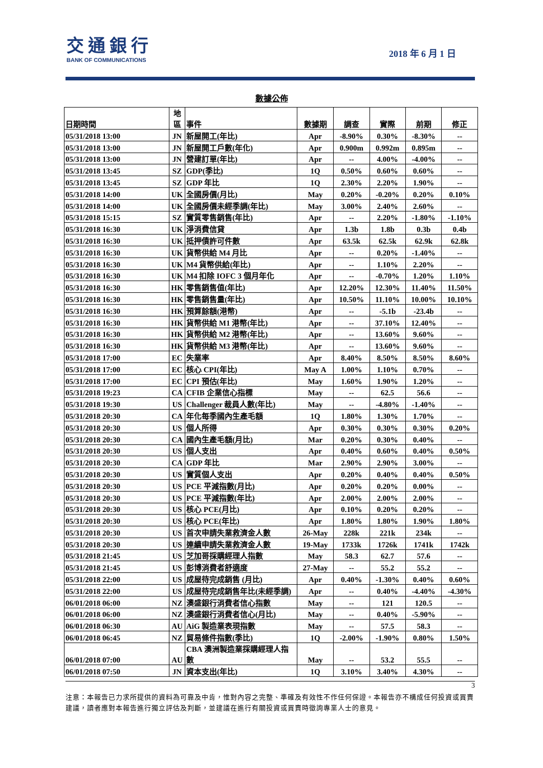交通銀行
BANK OF COMMUNICATIONS
2018 年 6 月 1 日
數據公佈
| 日期時間 | 地 區 | 事件 | 數據期 | 調查 | 實際 | 前期 | 修正 |
| --- | --- | --- | --- | --- | --- | --- | --- |
| 05/31/2018 13:00 | JN | 新屋開工(年比) | Apr | -8.90% | 0.30% | -8.30% | -- |
| 05/31/2018 13:00 | JN | 新屋開工戶數(年化) | Apr | 0.900m | 0.992m | 0.895m | -- |
| 05/31/2018 13:00 | JN | 營建訂單(年比) | Apr | -- | 4.00% | -4.00% | -- |
| 05/31/2018 13:45 | SZ | GDP(季比) | 1Q | 0.50% | 0.60% | 0.60% | -- |
| 05/31/2018 13:45 | SZ | GDP 年比 | 1Q | 2.30% | 2.20% | 1.90% | -- |
| 05/31/2018 14:00 | UK | 全國房價(月比) | May | 0.20% | -0.20% | 0.20% | 0.10% |
| 05/31/2018 14:00 | UK | 全國房價未經季調(年比) | May | 3.00% | 2.40% | 2.60% | -- |
| 05/31/2018 15:15 | SZ | 實質零售銷售(年比) | Apr | -- | 2.20% | -1.80% | -1.10% |
| 05/31/2018 16:30 | UK | 淨消費信貸 | Apr | 1.3b | 1.8b | 0.3b | 0.4b |
| 05/31/2018 16:30 | UK | 抵押債許可件數 | Apr | 63.5k | 62.5k | 62.9k | 62.8k |
| 05/31/2018 16:30 | UK | 貨幣供給 M4 月比 | Apr | -- | 0.20% | -1.40% | -- |
| 05/31/2018 16:30 | UK | M4 貨幣供給(年比) | Apr | -- | 1.10% | 2.20% | -- |
| 05/31/2018 16:30 | UK | M4 扣除 IOFC 3 個月年化 | Apr | -- | -0.70% | 1.20% | 1.10% |
| 05/31/2018 16:30 | HK | 零售銷售值(年比) | Apr | 12.20% | 12.30% | 11.40% | 11.50% |
| 05/31/2018 16:30 | HK | 零售銷售量(年比) | Apr | 10.50% | 11.10% | 10.00% | 10.10% |
| 05/31/2018 16:30 | HK | 預算餘額(港幣) | Apr | -- | -5.1b | -23.4b | -- |
| 05/31/2018 16:30 | HK | 貨幣供給 M1 港幣(年比) | Apr | -- | 37.10% | 12.40% | -- |
| 05/31/2018 16:30 | HK | 貨幣供給 M2 港幣(年比) | Apr | -- | 13.60% | 9.60% | -- |
| 05/31/2018 16:30 | HK | 貨幣供給 M3 港幣(年比) | Apr | -- | 13.60% | 9.60% | -- |
| 05/31/2018 17:00 | EC | 失業率 | Apr | 8.40% | 8.50% | 8.50% | 8.60% |
| 05/31/2018 17:00 | EC | 核心 CPI(年比) | May A | 1.00% | 1.10% | 0.70% | -- |
| 05/31/2018 17:00 | EC | CPI 預估(年比) | May | 1.60% | 1.90% | 1.20% | -- |
| 05/31/2018 19:23 | CA | CFIB 企業信心指標 | May | -- | 62.5 | 56.6 | -- |
| 05/31/2018 19:30 | US | Challenger 裁員人數(年比) | May | -- | -4.80% | -1.40% | -- |
| 05/31/2018 20:30 | CA | 年化每季國內生產毛額 | 1Q | 1.80% | 1.30% | 1.70% | -- |
| 05/31/2018 20:30 | US | 個人所得 | Apr | 0.30% | 0.30% | 0.30% | 0.20% |
| 05/31/2018 20:30 | CA | 國內生產毛額(月比) | Mar | 0.20% | 0.30% | 0.40% | -- |
| 05/31/2018 20:30 | US | 個人支出 | Apr | 0.40% | 0.60% | 0.40% | 0.50% |
| 05/31/2018 20:30 | CA | GDP 年比 | Mar | 2.90% | 2.90% | 3.00% | -- |
| 05/31/2018 20:30 | US | 實質個人支出 | Apr | 0.20% | 0.40% | 0.40% | 0.50% |
| 05/31/2018 20:30 | US | PCE 平減指數(月比) | Apr | 0.20% | 0.20% | 0.00% | -- |
| 05/31/2018 20:30 | US | PCE 平減指數(年比) | Apr | 2.00% | 2.00% | 2.00% | -- |
| 05/31/2018 20:30 | US | 核心 PCE(月比) | Apr | 0.10% | 0.20% | 0.20% | -- |
| 05/31/2018 20:30 | US | 核心 PCE(年比) | Apr | 1.80% | 1.80% | 1.90% | 1.80% |
| 05/31/2018 20:30 | US | 首次申請失業救濟金人數 | 26-May | 228k | 221k | 234k | -- |
| 05/31/2018 20:30 | US | 連續申請失業救濟金人數 | 19-May | 1733k | 1726k | 1741k | 1742k |
| 05/31/2018 21:45 | US | 芝加哥採購經理人指數 | May | 58.3 | 62.7 | 57.6 | -- |
| 05/31/2018 21:45 | US | 彭博消費者舒適度 | 27-May | -- | 55.2 | 55.2 | -- |
| 05/31/2018 22:00 | US | 成屋待完成銷售 (月比) | Apr | 0.40% | -1.30% | 0.40% | 0.60% |
| 05/31/2018 22:00 | US | 成屋待完成銷售年比(未經季調) | Apr | -- | 0.40% | -4.40% | -4.30% |
| 06/01/2018 06:00 | NZ | 澳盛銀行消費者信心指數 | May | -- | 121 | 120.5 | -- |
| 06/01/2018 06:00 | NZ | 澳盛銀行消費者信心(月比) | May | -- | 0.40% | -5.90% | -- |
| 06/01/2018 06:30 | AU | AiG 製造業表現指數 | May | -- | 57.5 | 58.3 | -- |
| 06/01/2018 06:45 | NZ | 貿易條件指數(季比) | 1Q | -2.00% | -1.90% | 0.80% | 1.50% |
| 06/01/2018 07:00 | AU | CBA 澳洲製造業採購經理人指數 | May | -- | 53.2 | 55.5 | -- |
| 06/01/2018 07:50 | JN | 資本支出(年比) | 1Q | 3.10% | 3.40% | 4.30% | -- |
3
注意：本報告已力求所提供的資料為可靠及中肯，惟對內容之完整、準確及有效性不作任何保證。本報告亦不構成任何投資或買賣建議，讀者應對本報告進行獨立評估及判斷，並建議在進行有關投資或買賣時徵詢專業人士的意見。